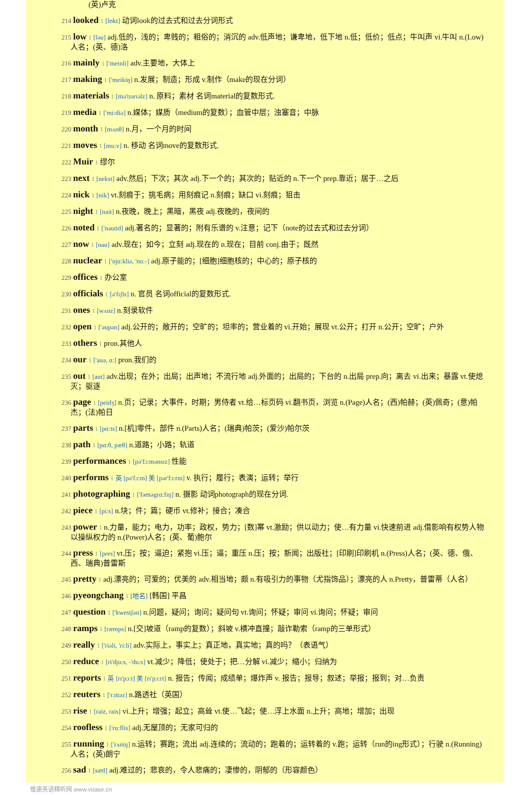(英)卢克
214 looked 1 [lʊkt] 动词look的过去式和过去分词形式
215 low 1 [ləu] adj.低的，浅的；卑贱的；粗俗的；消沉的 adv.低声地；谦卑地，低下地 n.低；低价；低点；牛叫声 vi.牛叫 n.(Low)人名；(英、德)洛
216 mainly 1 ['meinli] adv.主要地，大体上
217 making 1 ['meikiŋ] n.发展；制造；形成 v.制作（make的现在分词）
218 materials 1 [mə'tɪərɪəlz] n. 原料；素材 名词material的复数形式.
219 media 1 ['mi:diə] n.媒体；媒质（medium的复数）；血管中层；浊塞音；中脉
220 month 1 [mʌnθ] n.月，一个月的时间
221 moves 1 [mu:v] n. 移动 名词move的复数形式.
222 Muir 1 缪尔
223 next 1 [nekst] adv.然后；下次；其次 adj.下一个的；其次的；贴近的 n.下一个 prep.靠近；居于…之后
224 nick 1 [nik] vt.刻痕于；挑毛病；用刻痕记 n.刻痕；缺口 vi.刻痕；狙击
225 night 1 [nait] n.夜晚，晚上；黑暗，黑夜 adj.夜晚的，夜间的
226 noted 1 ['nəutid] adj.著名的；显著的；附有乐谱的 v.注意；记下（note的过去式和过去分词）
227 now 1 [nau] adv.现在；如今；立刻 adj.现在的 n.现在；目前 conj.由于；既然
228 nuclear 1 ['nju:kliə, 'nu:-] adj.原子能的；[细胞]细胞核的；中心的；原子核的
229 offices 1 办公室
230 officials 1 [ə'fɪʃls] n. 官员 名词official的复数形式.
231 ones 1 [wʌnz] n.刻录软件
232 open 1 ['əupən] adj.公开的；敞开的；空旷的；坦率的；营业着的 vi.开始；展现 vt.公开；打开 n.公开；空旷；户外
233 others 1 pron.其他人
234 our 1 ['auə, ɑ:] pron.我们的
235 out 1 [aut] adv.出现；在外；出局；出声地；不流行地 adj.外面的；出局的；下台的 n.出局 prep.向；离去 vi.出来；暴露 vt.使熄灭；驱逐
236 page 1 [peidʒ] n.页；记录；大事件，时期；男侍者 vt.给…标页码 vi.翻书页，浏览 n.(Page)人名；(西)帕赫；(英)佩奇；(意)帕杰；(法)帕日
237 parts 1 [pɑ:ts] n.[机]零件，部件 n.(Parts)人名；(瑞典)帕茨；(爱沙)帕尔茨
238 path 1 [pɑ:θ, pæθ] n.道路；小路；轨道
239 performances 1 [pə'fɔ:mənsɪz] 性能
240 performs 1 英 [pə'fɔ:m] 美 [pər'fɔ:rm] v. 执行；履行；表演；运转；举行
241 photographing 1 ['fəʊtəgrɑ:fɪŋ] n. 摄影 动词photograph的现在分词.
242 piece 1 [pi:s] n.块；件；篇；硬币 vt.修补；接合；凑合
243 power 1 n.力量，能力；电力，功率；政权，势力；[数]幂 vt.激励；供以动力；使…有力量 vi.快速前进 adj.借影响有权势人物以操纵权力的 n.(Power)人名；(英、葡)鲍尔
244 press 1 [pres] vt.压；按；逼迫；紧抱 vi.压；逼；重压 n.压；按；新闻；出版社；[印刷]印刷机 n.(Press)人名；(英、德、俄、西、瑞典)普雷斯
245 pretty 1 adj.漂亮的；可爱的；优美的 adv.相当地；颇 n.有吸引力的事物（尤指饰品）；漂亮的人 n.Pretty，普雷蒂（人名）
246 pyeongchang 1 [地名] [韩国] 平昌
247 question 1 ['kwestʃən] n.问题，疑问；询问；疑问句 vt.询问；怀疑；审问 vi.询问；怀疑；审问
248 ramps 1 [ræmps] n.[交]坡道（ramp的复数）；斜坡 v.横冲直撞；敲诈勒索（ramp的三单形式）
249 really 1 ['riəli, 'ri:li] adv.实际上，事实上；真正地，真实地；真的吗？（表语气）
250 reduce 1 [ri'dju:s, -'du:s] vt.减少；降低；使处于；把…分解 vi.减少；缩小；归纳为
251 reports 1 英 [rɪ'pɔ:t] 美 [rɪ'pɔ:rt] n. 报告；传闻；成绩单；爆炸声 v. 报告；报导；叙述；举报；报到；对…负责
252 reuters 1 ['rɔitəz] n.路透社（英国）
253 rise 1 [raiz, rais] vi.上升；增强；起立；高耸 vt.使…飞起；使…浮上水面 n.上升；高地；增加；出现
254 roofless 1 ['ru:flis] adj.无屋顶的；无家可归的
255 running 1 ['rʌniŋ] n.运转；赛跑；流出 adj.连续的；流动的；跑着的；运转着的 v.跑；运转（run的ing形式）；行驶 n.(Running)人名；(英)朗宁
256 sad 1 [sæd] adj.难过的；悲哀的，令人悲痛的；凄惨的，阴郁的（形容颜色）
慢速英语精听网 www.voase.cn